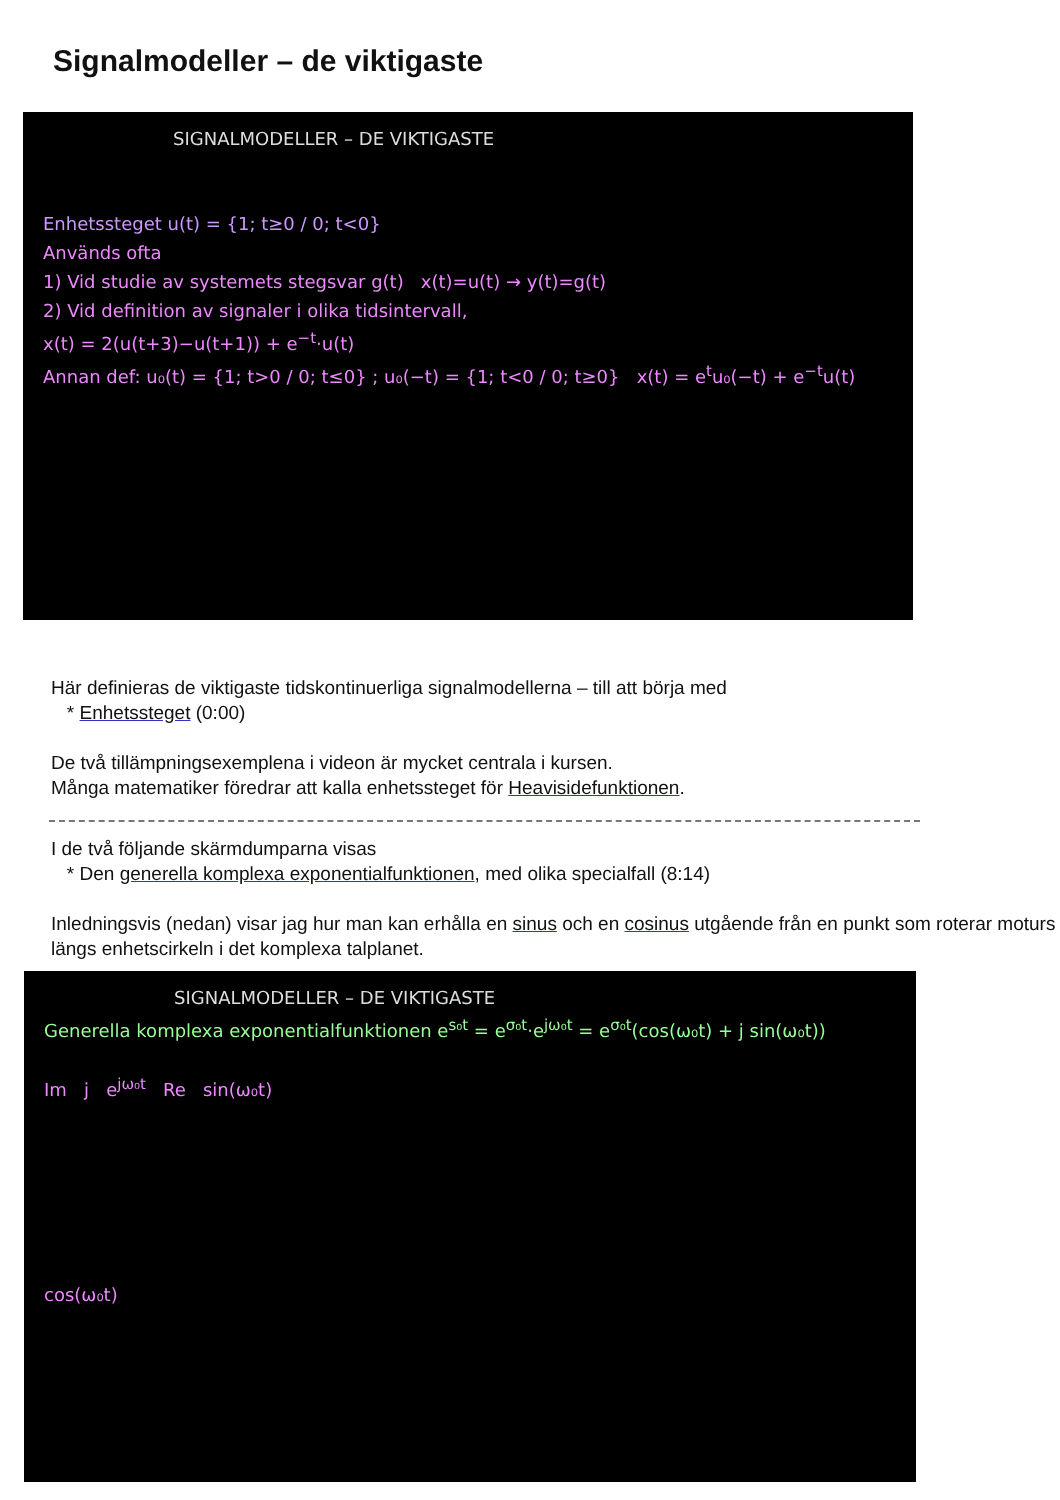Signalmodeller – de viktigaste
SIGNALMODELLER – DE VIKTIGASTE
Enhetssteget u(t) = {1; t≥0 / 0; t<0}
Används ofta
1) Vid studie av systemets stegsvar g(t) x(t)=u(t) → y(t)=g(t)
2) Vid definition av signaler i olika tidsintervall,
x(t) = 2(u(t+3)−u(t+1)) + e<sup>−t</sup>·u(t)
Annan def: u₀(t) = {1; t>0 / 0; t≤0} ; u₀(−t) = {1; t<0 / 0; t≥0} x(t) = e<sup>t</sup>u₀(−t) + e<sup>−t</sup>u(t)
Här definieras de viktigaste tidskontinuerliga signalmodellerna – till att börja med
* Enhetssteget (0:00)
De två tillämpningsexemplena i videon är mycket centrala i kursen.
Många matematiker föredrar att kalla enhetssteget för Heavisidefunktionen.
I de två följande skärmdumparna visas
* Den generella komplexa exponentialfunktionen, med olika specialfall (8:14)
Inledningsvis (nedan) visar jag hur man kan erhålla en sinus och en cosinus utgående från en punkt som roterar moturs längs enhetscirkeln i det komplexa talplanet.
SIGNALMODELLER – DE VIKTIGASTE
Generella komplexa exponentialfunktionen e<sup>s₀t</sup> = e<sup>σ₀t</sup>·e<sup>jω₀t</sup> = e<sup>σ₀t</sup>(cos(ω₀t) + j sin(ω₀t))
Im j e<sup>jω₀t</sup> Re sin(ω₀t)
cos(ω₀t)